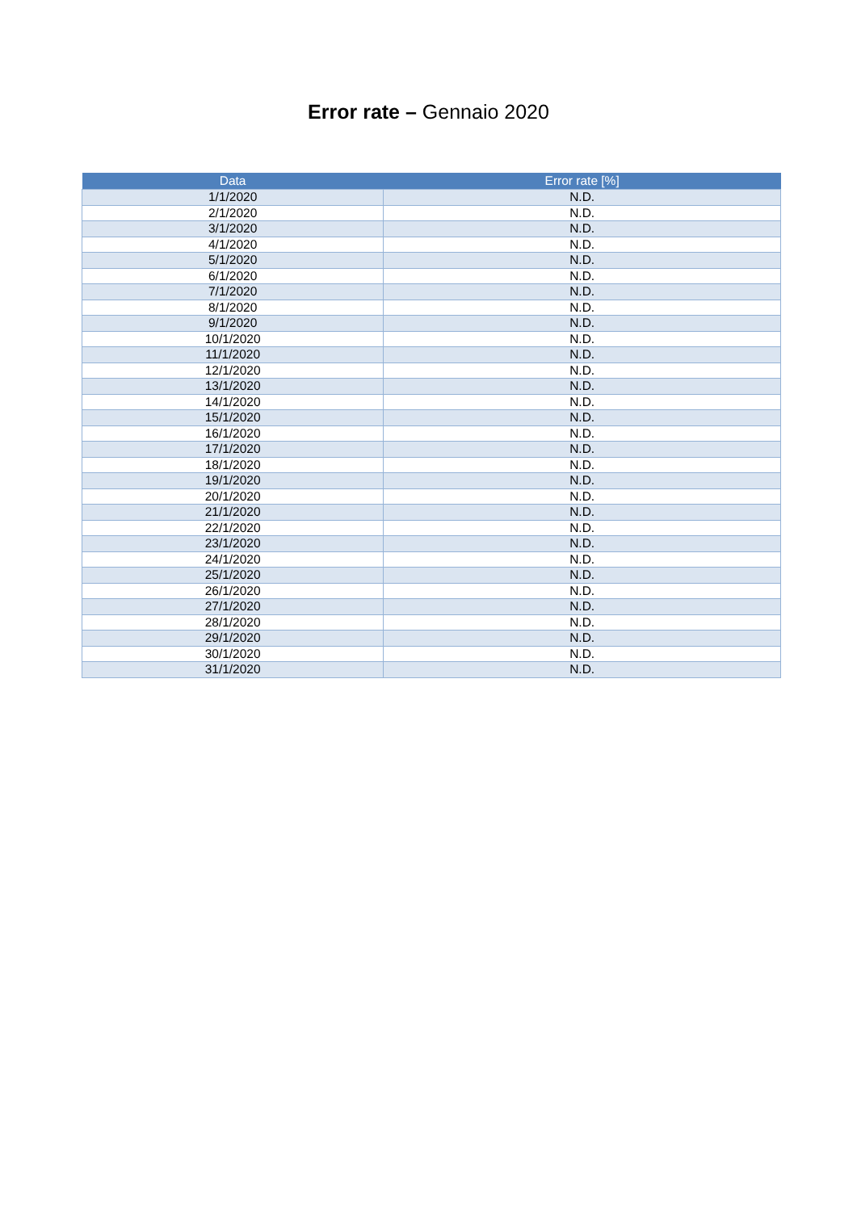Error rate – Gennaio 2020
| Data | Error rate [%] |
| --- | --- |
| 1/1/2020 | N.D. |
| 2/1/2020 | N.D. |
| 3/1/2020 | N.D. |
| 4/1/2020 | N.D. |
| 5/1/2020 | N.D. |
| 6/1/2020 | N.D. |
| 7/1/2020 | N.D. |
| 8/1/2020 | N.D. |
| 9/1/2020 | N.D. |
| 10/1/2020 | N.D. |
| 11/1/2020 | N.D. |
| 12/1/2020 | N.D. |
| 13/1/2020 | N.D. |
| 14/1/2020 | N.D. |
| 15/1/2020 | N.D. |
| 16/1/2020 | N.D. |
| 17/1/2020 | N.D. |
| 18/1/2020 | N.D. |
| 19/1/2020 | N.D. |
| 20/1/2020 | N.D. |
| 21/1/2020 | N.D. |
| 22/1/2020 | N.D. |
| 23/1/2020 | N.D. |
| 24/1/2020 | N.D. |
| 25/1/2020 | N.D. |
| 26/1/2020 | N.D. |
| 27/1/2020 | N.D. |
| 28/1/2020 | N.D. |
| 29/1/2020 | N.D. |
| 30/1/2020 | N.D. |
| 31/1/2020 | N.D. |